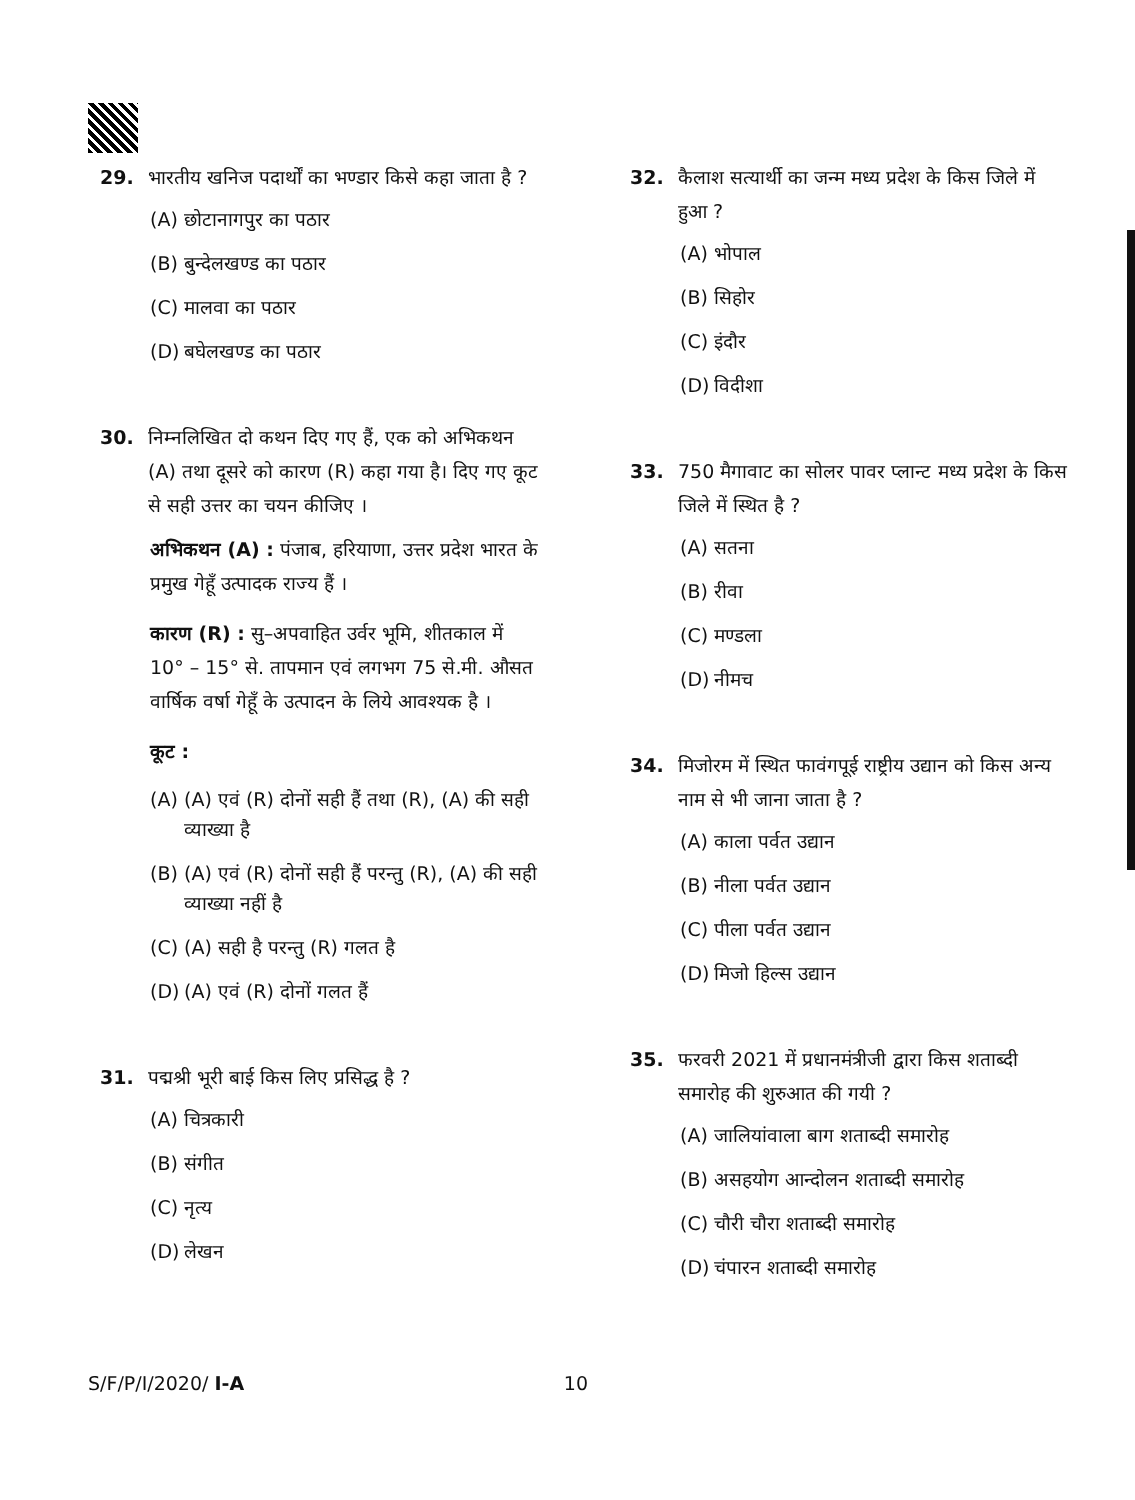29. भारतीय खनिज पदार्थों का भण्डार किसे कहा जाता है ?
(A) छोटानागपुर का पठार
(B) बुन्देलखण्ड का पठार
(C) मालवा का पठार
(D) बघेलखण्ड का पठार
30. निम्नलिखित दो कथन दिए गए हैं, एक को अभिकथन (A) तथा दूसरे को कारण (R) कहा गया है। दिए गए कूट से सही उत्तर का चयन कीजिए ।
अभिकथन (A) : पंजाब, हरियाणा, उत्तर प्रदेश भारत के प्रमुख गेहूँ उत्पादक राज्य हैं ।
कारण (R) : सु–अपवाहित उर्वर भूमि, शीतकाल में 10° – 15° से. तापमान एवं लगभग 75 से.मी. औसत वार्षिक वर्षा गेहूँ के उत्पादन के लिये आवश्यक है ।
कूट :
(A) (A) एवं (R) दोनों सही हैं तथा (R), (A) की सही व्याख्या है
(B) (A) एवं (R) दोनों सही हैं परन्तु (R), (A) की सही व्याख्या नहीं है
(C) (A) सही है परन्तु (R) गलत है
(D) (A) एवं (R) दोनों गलत हैं
31. पद्मश्री भूरी बाई किस लिए प्रसिद्ध है ?
(A) चित्रकारी
(B) संगीत
(C) नृत्य
(D) लेखन
32. कैलाश सत्यार्थी का जन्म मध्य प्रदेश के किस जिले में हुआ ?
(A) भोपाल
(B) सिहोर
(C) इंदौर
(D) विदीशा
33. 750 मैगावाट का सोलर पावर प्लान्ट मध्य प्रदेश के किस जिले में स्थित है ?
(A) सतना
(B) रीवा
(C) मण्डला
(D) नीमच
34. मिजोरम में स्थित फावंगपूई राष्ट्रीय उद्यान को किस अन्य नाम से भी जाना जाता है ?
(A) काला पर्वत उद्यान
(B) नीला पर्वत उद्यान
(C) पीला पर्वत उद्यान
(D) मिजो हिल्स उद्यान
35. फरवरी 2021 में प्रधानमंत्रीजी द्वारा किस शताब्दी समारोह की शुरुआत की गयी ?
(A) जालियांवाला बाग शताब्दी समारोह
(B) असहयोग आन्दोलन शताब्दी समारोह
(C) चौरी चौरा शताब्दी समारोह
(D) चंपारन शताब्दी समारोह
S/F/P/I/2020/ I-A 10